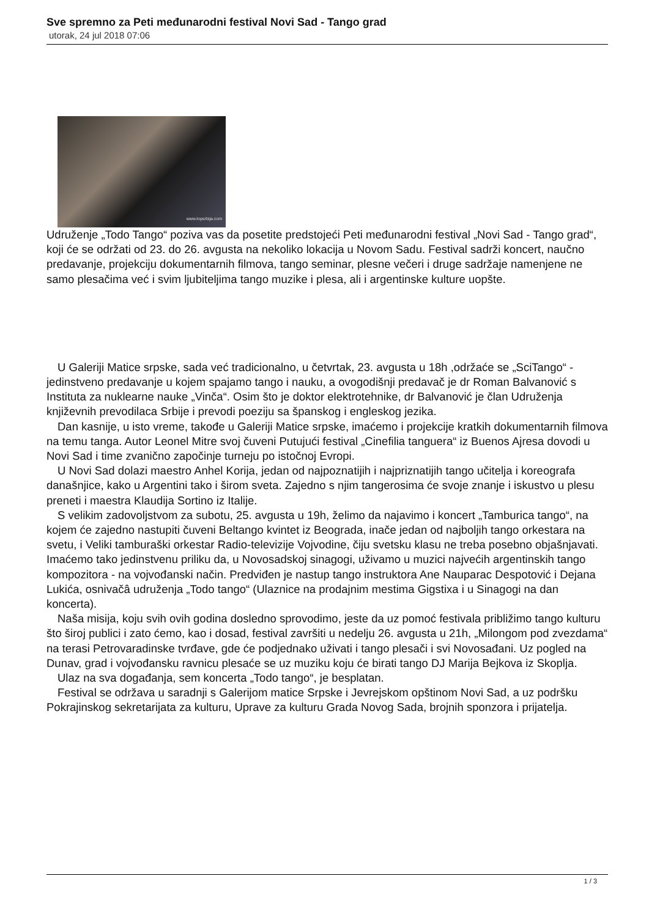Sve spremno za Peti međunarodni festival Novi Sad - Tango grad
utorak, 24 jul 2018 07:06
www.topsrbija.com
Udruženje „Todo Tango“ poziva vas da posetite predstojeći Peti međunarodni festival „Novi Sad - Tango grad“, koji će se održati od 23. do 26. avgusta na nekoliko lokacija u Novom Sadu. Festival sadrži koncert, naučno predavanje, projekciju dokumentarnih filmova, tango seminar, plesne večeri i druge sadržaje namenjene ne samo plesačima već i svim ljubiteljima tango muzike i plesa, ali i argentinske kulture uopšte.
U Galeriji Matice srpske, sada već tradicionalno, u četvrtak, 23. avgusta u 18h ,održaće se „SciTango“ - jedinstveno predavanje u kojem spajamo tango i nauku, a ovogodišnji predavač je dr Roman Balvanović s Instituta za nuklearne nauke „Vinča“. Osim što je doktor elektrotehnike, dr Balvanović je član Udruženja književnih prevodilaca Srbije i prevodi poeziju sa španskog i engleskog jezika.
Dan kasnije, u isto vreme, takođe u Galeriji Matice srpske, imaćemo i projekcije kratkih dokumentarnih filmova na temu tanga. Autor Leonel Mitre svoj čuveni Putujući festival „Cinefilia tanguera“ iz Buenos Ajresa dovodi u Novi Sad i time zvanično započinje turneju po istočnoj Evropi.
U Novi Sad dolazi maestro Anhel Korija, jedan od najpoznatijih i najpriznatijih tango učitelja i koreografa današnjice, kako u Argentini tako i širom sveta. Zajedno s njim tangerosima će svoje znanje i iskustvo u plesu preneti i maestra Klaudija Sortino iz Italije.
S velikim zadovoljstvom za subotu, 25. avgusta u 19h, želimo da najavimo i koncert „Tamburica tango“, na kojem će zajedno nastupiti čuveni Beltango kvintet iz Beograda, inače jedan od najboljih tango orkestara na svetu, i Veliki tamburaški orkestar Radio-televizije Vojvodine, čiju svetsku klasu ne treba posebno objašnjavati. Imaćemo tako jedinstvenu priliku da, u Novosadskoj sinagogi, uživamo u muzici najvećih argentinskih tango kompozitora - na vojvođanski način. Predviđen je nastup tango instruktora Ane Nauparac Despotović i Dejana Lukića, osnivačâ udruženja „Todo tango“ (Ulaznice na prodajnim mestima Gigstixa i u Sinagogi na dan koncerta).
Naša misija, koju svih ovih godina dosledno sprovodimo, jeste da uz pomoć festivala približimo tango kulturu što široj publici i zato ćemo, kao i dosad, festival završiti u nedelju 26. avgusta u 21h, „Milongom pod zvezdama“ na terasi Petrovaradinske tvrđave, gde će podjednako uživati i tango plesači i svi Novosađani. Uz pogled na Dunav, grad i vojvođansku ravnicu plesaće se uz muziku koju će birati tango DJ Marija Bejkova iz Skoplja.
Ulaz na sva događanja, sem koncerta „Todo tango“, je besplatan.
Festival se održava u saradnji s Galerijom matice Srpske i Jevrejskom opštinom Novi Sad, a uz podršku Pokrajinskog sekretarijata za kulturu, Uprave za kulturu Grada Novog Sada, brojnih sponzora i prijatelja.
1 / 3